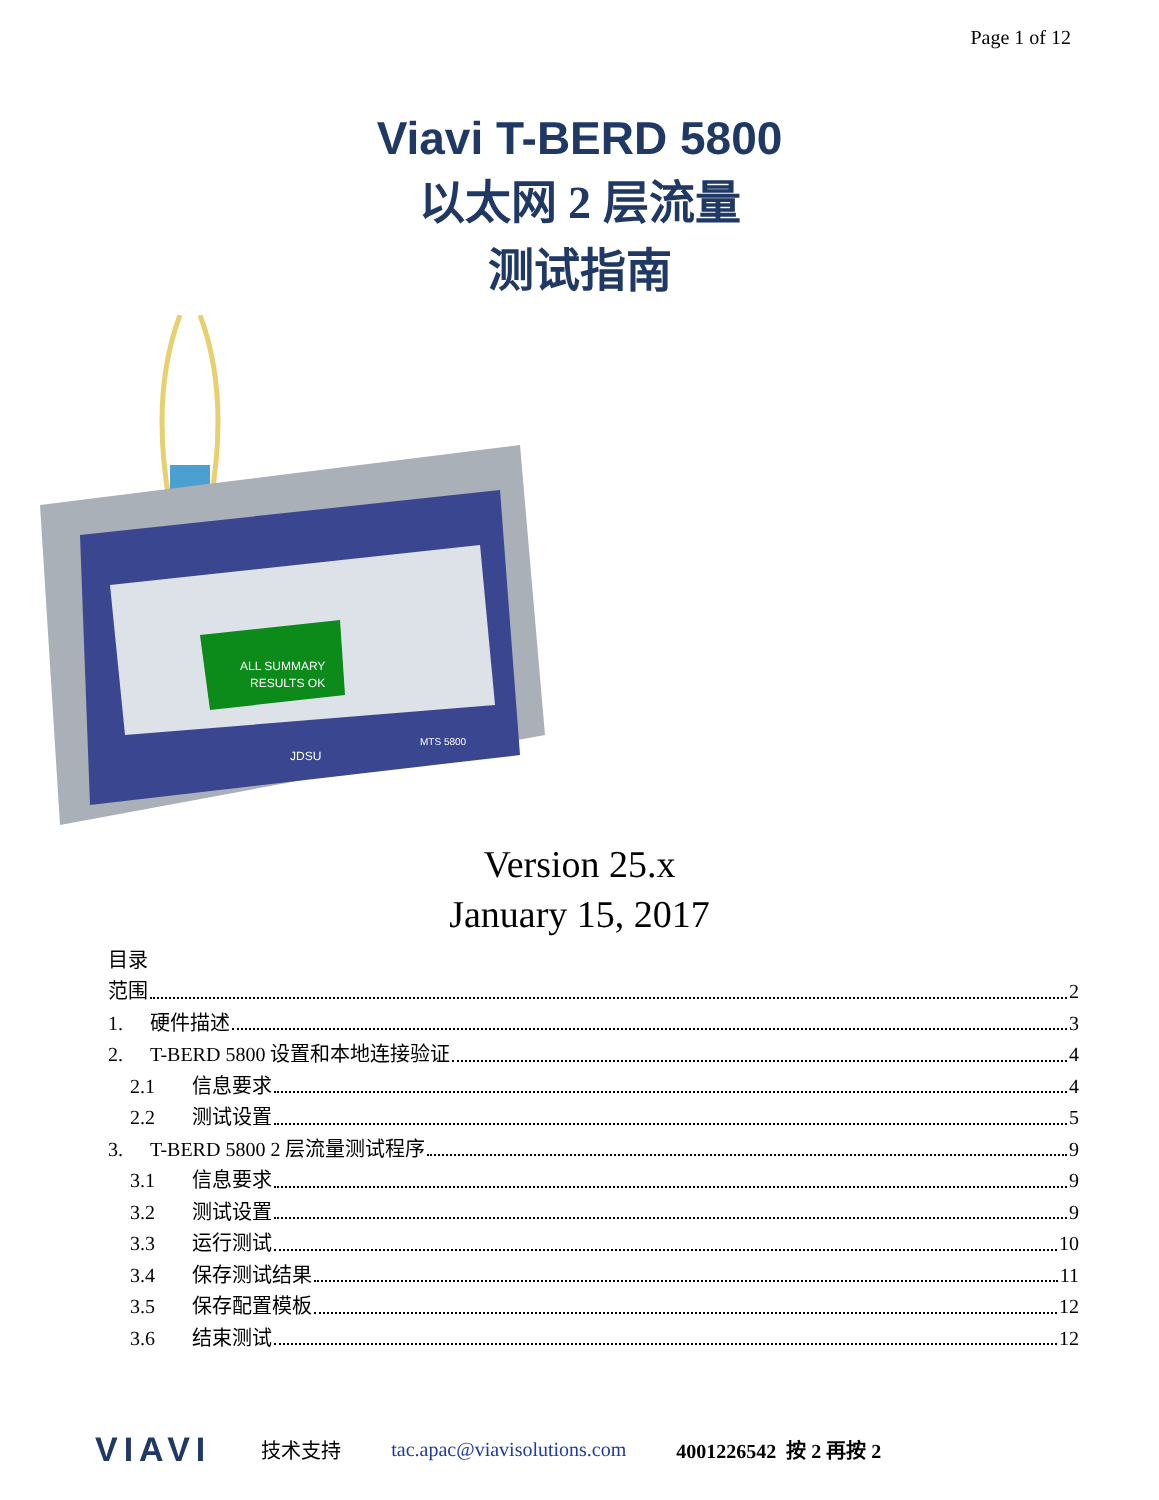Page 1 of 12
Viavi T-BERD 5800
以太网 2 层流量
测试指南
ALL SUMMARY
RESULTS OK
JDSU
MTS 5800
Version 25.x
January 15, 2017
目录
范围 2
1. 硬件描述 3
2. T-BERD 5800 设置和本地连接验证 4
2.1 信息要求 4
2.2 测试设置 5
3. T-BERD 5800 2 层流量测试程序 9
3.1 信息要求 9
3.2 测试设置 9
3.3 运行测试 10
3.4 保存测试结果 11
3.5 保存配置模板 12
3.6 结束测试 12
VIAVI 技术支持 tac.apac@viavisolutions.com 4001226542 按 2 再按 2